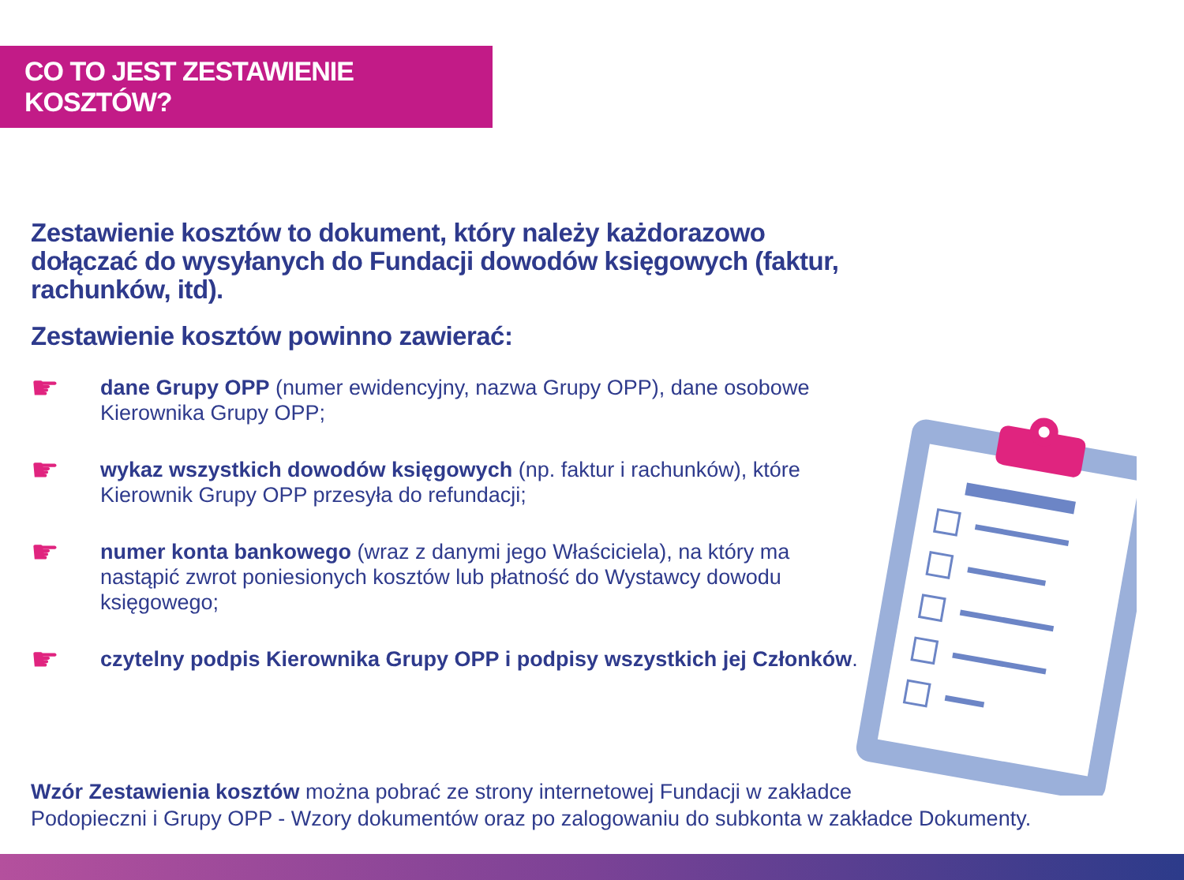CO TO JEST ZESTAWIENIE KOSZTÓW?
Zestawienie kosztów to dokument, który należy każdorazowo dołączać do wysyłanych do Fundacji dowodów księgowych (faktur, rachunków, itd).
Zestawienie kosztów powinno zawierać:
☛
dane Grupy OPP (numer ewidencyjny, nazwa Grupy OPP), dane osobowe Kierownika Grupy OPP;
☛
wykaz wszystkich dowodów księgowych (np. faktur i rachunków), które Kierownik Grupy OPP przesyła do refundacji;
☛
numer konta bankowego (wraz z danymi jego Właściciela), na który ma nastąpić zwrot poniesionych kosztów lub płatność do Wystawcy dowodu księgowego;
☛
czytelny podpis Kierownika Grupy OPP i podpisy wszystkich jej Członków.
Wzór Zestawienia kosztów można pobrać ze strony internetowej Fundacji w zakładce
Podopieczni i Grupy OPP - Wzory dokumentów oraz po zalogowaniu do subkonta w zakładce Dokumenty.